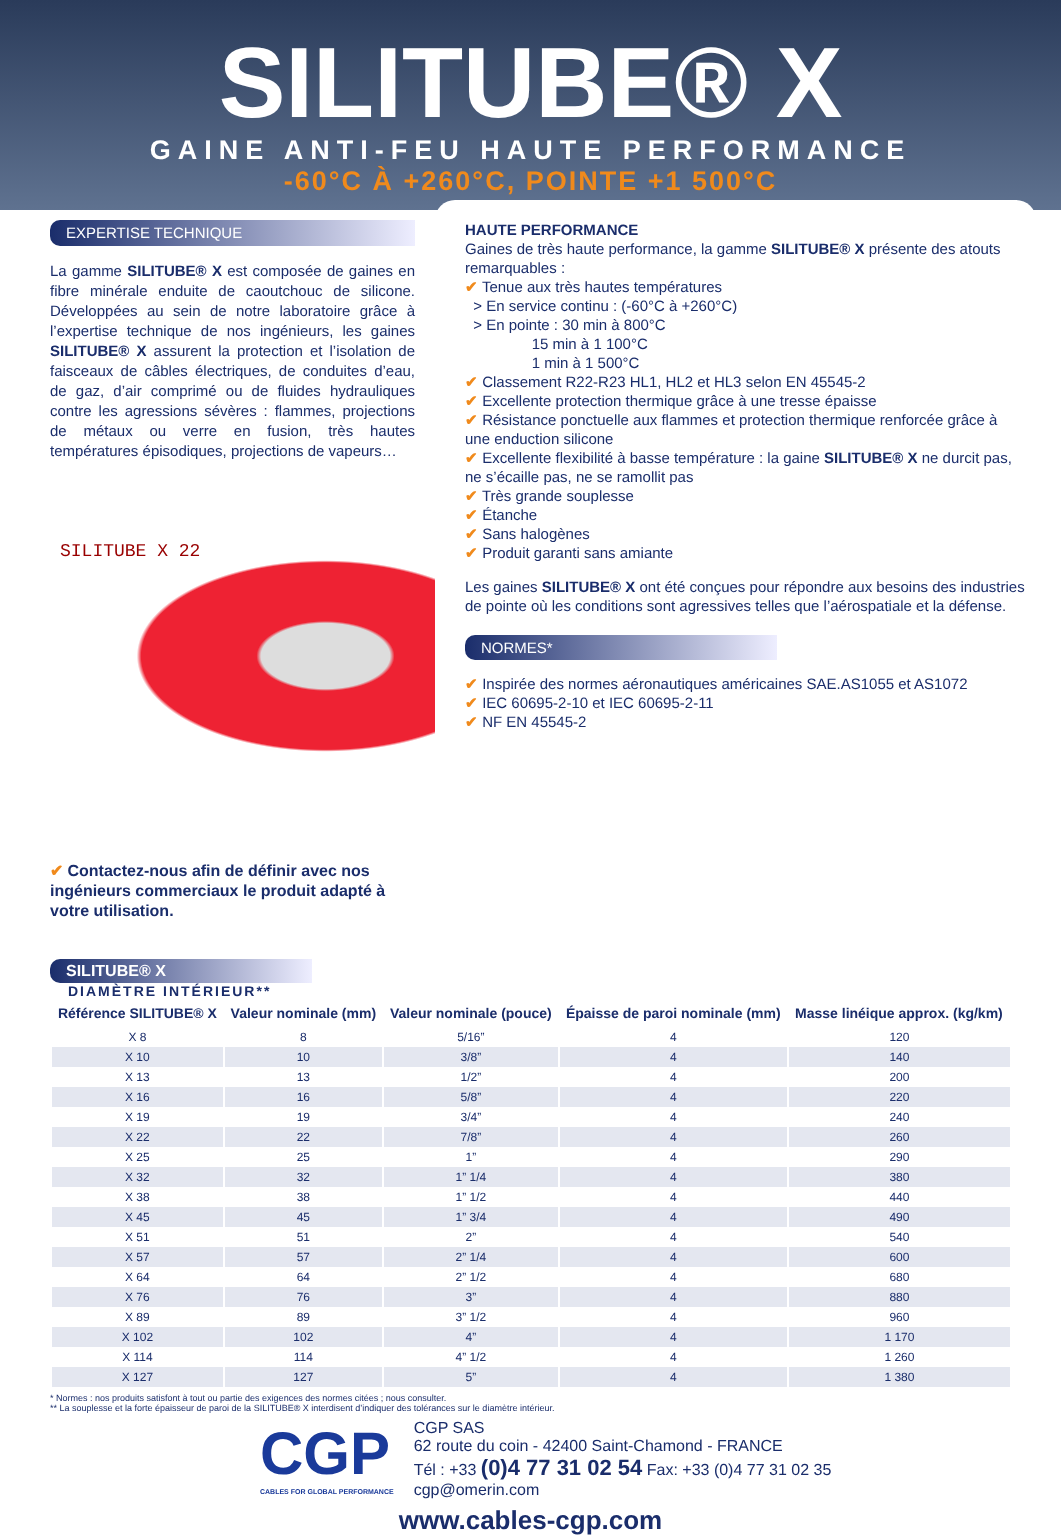SILITUBE® X
GAINE ANTI-FEU HAUTE PERFORMANCE
-60°C À +260°C, POINTE +1 500°C
EXPERTISE TECHNIQUE
La gamme SILITUBE® X est composée de gaines en fibre minérale enduite de caoutchouc de silicone. Développées au sein de notre laboratoire grâce à l’expertise technique de nos ingénieurs, les gaines SILITUBE® X assurent la protection et l’isolation de faisceaux de câbles électriques, de conduites d’eau, de gaz, d’air comprimé ou de fluides hydrauliques contre les agressions sévères : flammes, projections de métaux ou verre en fusion, très hautes températures épisodiques, projections de vapeurs…
SILITUBE X 22
✔ Contactez-nous afin de définir avec nos ingénieurs commerciaux le produit adapté à votre utilisation.
HAUTE PERFORMANCE
Gaines de très haute performance, la gamme SILITUBE® X présente des atouts remarquables :
✔ Tenue aux très hautes températures
> En service continu : (-60°C à +260°C)
> En pointe : 30 min à 800°C
15 min à 1 100°C
1 min à 1 500°C
✔ Classement R22-R23 HL1, HL2 et HL3 selon EN 45545-2
✔ Excellente protection thermique grâce à une tresse épaisse
✔ Résistance ponctuelle aux flammes et protection thermique renforcée grâce à une enduction silicone
✔ Excellente flexibilité à basse température : la gaine SILITUBE® X ne durcit pas, ne s’écaille pas, ne se ramollit pas
✔ Très grande souplesse
✔ Étanche
✔ Sans halogènes
✔ Produit garanti sans amiante
Les gaines SILITUBE® X ont été conçues pour répondre aux besoins des industries de pointe où les conditions sont agressives telles que l’aérospatiale et la défense.
NORMES*
✔ Inspirée des normes aéronautiques américaines SAE.AS1055 et AS1072
✔ IEC 60695-2-10 et IEC 60695-2-11
✔ NF EN 45545-2
SILITUBE® X
DIAMÈTRE INTÉRIEUR**
| Référence SILITUBE® X | Valeur nominale (mm) | Valeur nominale (pouce) | Épaisse de paroi nominale (mm) | Masse linéique approx. (kg/km) |
| --- | --- | --- | --- | --- |
| X 8 | 8 | 5/16” | 4 | 120 |
| X 10 | 10 | 3/8” | 4 | 140 |
| X 13 | 13 | 1/2” | 4 | 200 |
| X 16 | 16 | 5/8” | 4 | 220 |
| X 19 | 19 | 3/4” | 4 | 240 |
| X 22 | 22 | 7/8” | 4 | 260 |
| X 25 | 25 | 1” | 4 | 290 |
| X 32 | 32 | 1” 1/4 | 4 | 380 |
| X 38 | 38 | 1” 1/2 | 4 | 440 |
| X 45 | 45 | 1” 3/4 | 4 | 490 |
| X 51 | 51 | 2” | 4 | 540 |
| X 57 | 57 | 2” 1/4 | 4 | 600 |
| X 64 | 64 | 2” 1/2 | 4 | 680 |
| X 76 | 76 | 3” | 4 | 880 |
| X 89 | 89 | 3” 1/2 | 4 | 960 |
| X 102 | 102 | 4” | 4 | 1 170 |
| X 114 | 114 | 4” 1/2 | 4 | 1 260 |
| X 127 | 127 | 5” | 4 | 1 380 |
* Normes : nos produits satisfont à tout ou partie des exigences des normes citées ; nous consulter.
** La souplesse et la forte épaisseur de paroi de la SILITUBE® X interdisent d’indiquer des tolérances sur le diamètre intérieur.
CGP
CABLES FOR GLOBAL PERFORMANCE
CGP SAS
62 route du coin - 42400 Saint-Chamond - FRANCE
Tél : +33 (0)4 77 31 02 54 Fax: +33 (0)4 77 31 02 35
cgp@omerin.com
www.cables-cgp.com